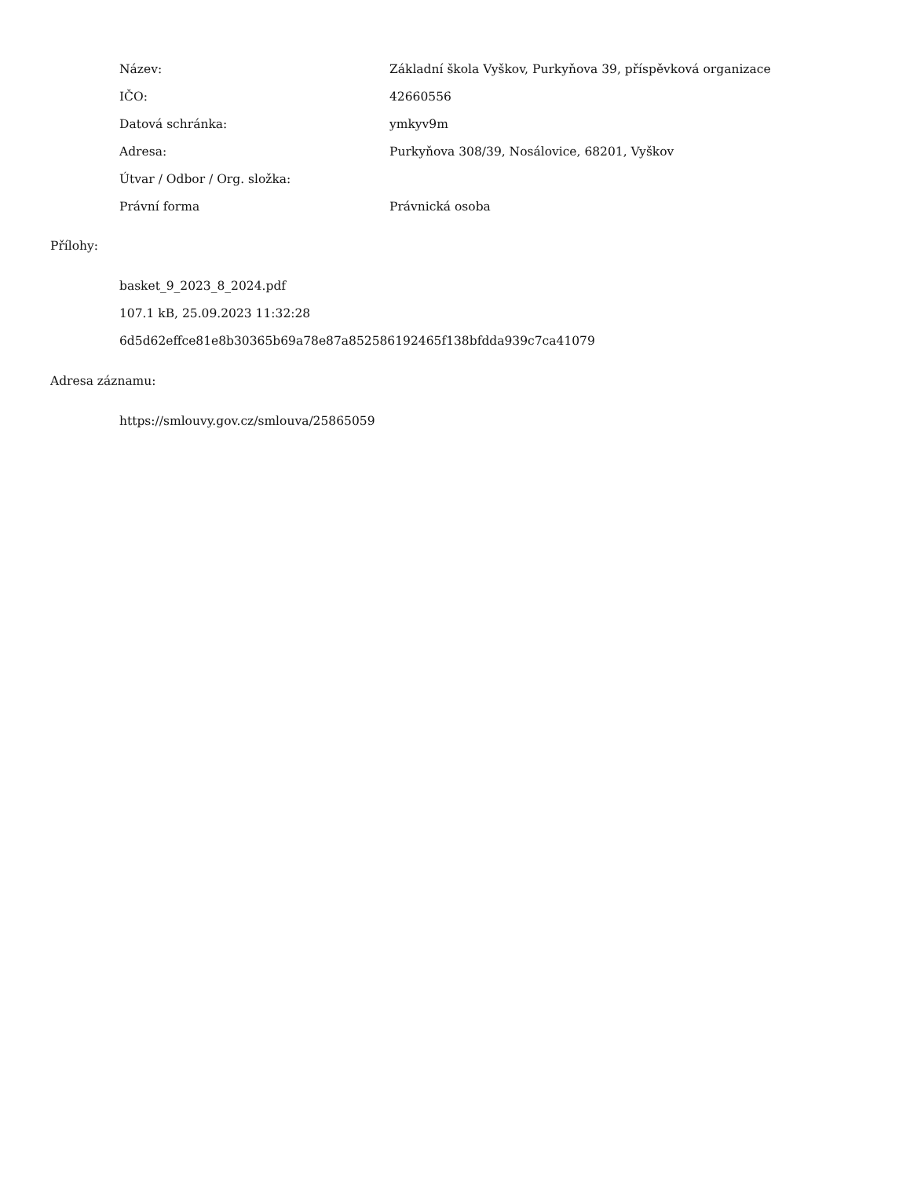| Název: | Základní škola Vyškov, Purkyňova 39, příspěvková organizace |
| IČO: | 42660556 |
| Datová schránka: | ymkyv9m |
| Adresa: | Purkyňova 308/39, Nosálovice, 68201, Vyškov |
| Útvar / Odbor / Org. složka: | |
| Právní forma | Právnická osoba |
Přílohy:
basket_9_2023_8_2024.pdf
107.1 kB, 25.09.2023 11:32:28
6d5d62effce81e8b30365b69a78e87a852586192465f138bfdda939c7ca41079
Adresa záznamu:
https://smlouvy.gov.cz/smlouva/25865059